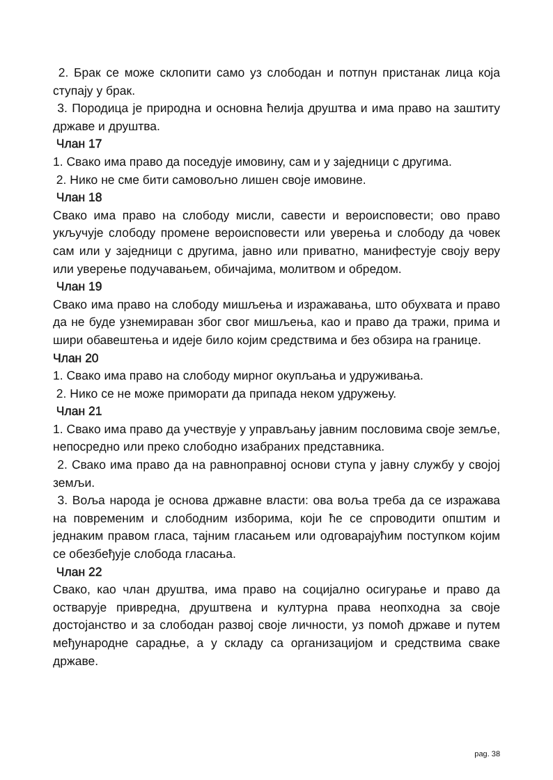2. Брак се може склопити само уз слободан и потпун пристанак лица која ступају у брак.
3. Породица је природна и основна ћелија друштва и има право на заштиту државе и друштва.
Члан 17
1. Свако има право да поседује имовину, сам и у заједници с другима.
2. Нико не сме бити самовољно лишен своје имовине.
Члан 18
Свако има право на слободу мисли, савести и вероисповести; ово право укључује слободу промене вероисповести или уверења и слободу да човек сам или у заједници с другима, јавно или приватно, манифестује своју веру или уверење подучавањем, обичајима, молитвом и обредом.
Члан 19
Свако има право на слободу мишљења и изражавања, што обухвата и право да не буде узнемираван због свог мишљења, као и право да тражи, прима и шири обавештења и идеје било којим средствима и без обзира на границе.
Члан 20
1. Свако има право на слободу мирног окупљања и удруживања.
2. Нико се не може приморати да припада неком удружењу.
Члан 21
1. Свако има право да учествује у управљању јавним пословима своје земље, непосредно или преко слободно изабраних представника.
2. Свако има право да на равноправној основи ступа у јавну службу у својој земљи.
3. Воља народа је основа државне власти: ова воља треба да се изражава на повременим и слободним изборима, који ће се спроводити општим и једнаким правом гласа, тајним гласањем или одговарајућим поступком којим се обезбеђује слобода гласања.
Члан 22
Свако, као члан друштва, има право на социјално осигурање и право да остварује привредна, друштвена и културна права неопходна за своје достојанство и за слободан развој своје личности, уз помоћ државе и путем међународне сарадње, а у складу са организацијом и средствима сваке државе.
pag. 38